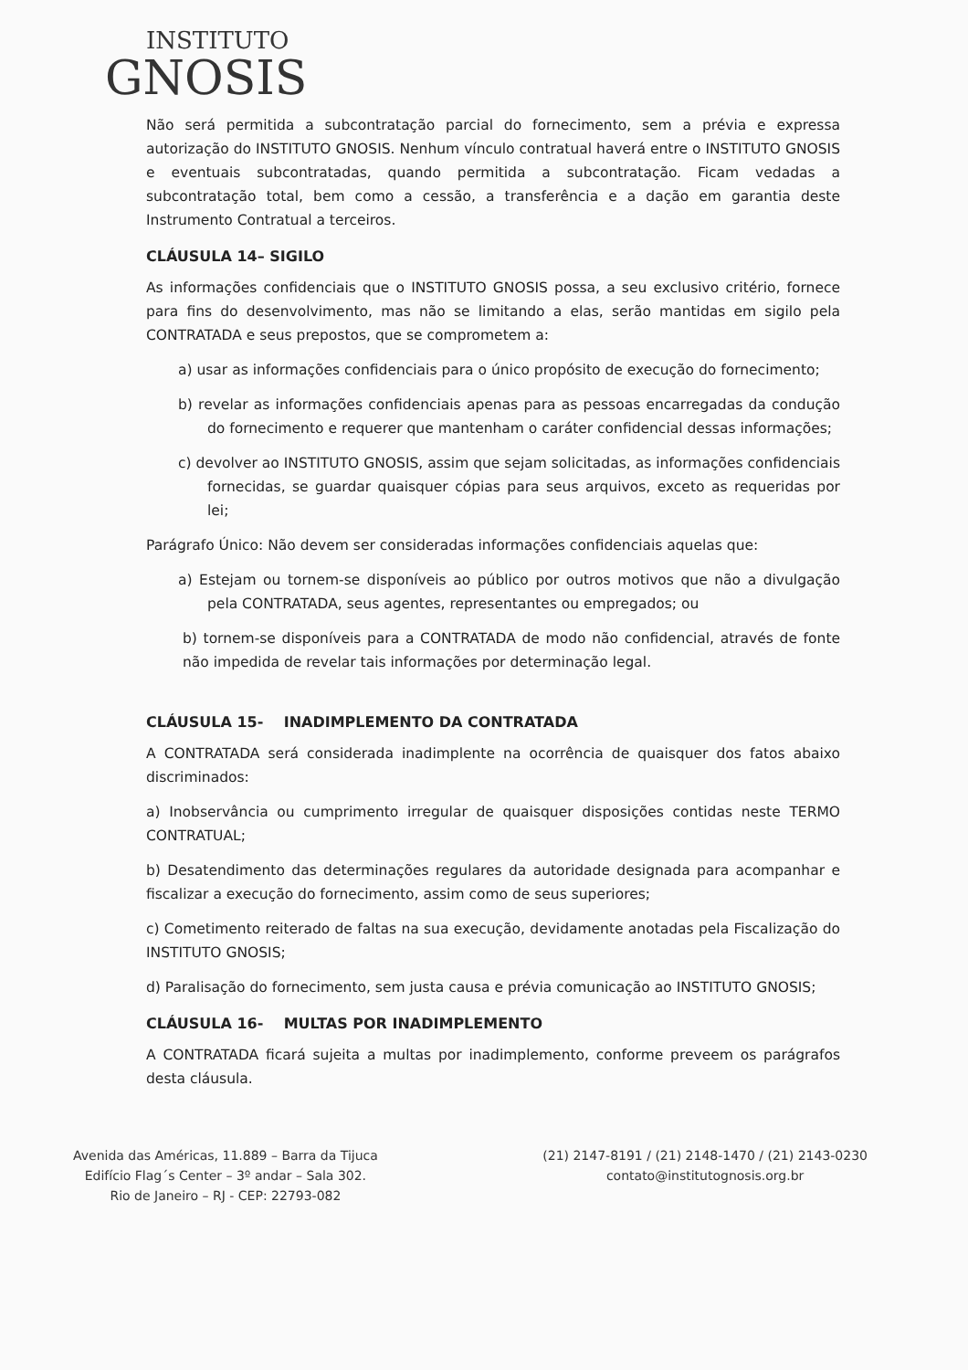INSTITUTO
GNOSIS
Não será permitida a subcontratação parcial do fornecimento, sem a prévia e expressa autorização do INSTITUTO GNOSIS. Nenhum vínculo contratual haverá entre o INSTITUTO GNOSIS e eventuais subcontratadas, quando permitida a subcontratação. Ficam vedadas a subcontratação total, bem como a cessão, a transferência e a dação em garantia deste Instrumento Contratual a terceiros.
CLÁUSULA 14– SIGILO
As informações confidenciais que o INSTITUTO GNOSIS possa, a seu exclusivo critério, fornece para fins do desenvolvimento, mas não se limitando a elas, serão mantidas em sigilo pela CONTRATADA e seus prepostos, que se comprometem a:
a) usar as informações confidenciais para o único propósito de execução do fornecimento;
b) revelar as informações confidenciais apenas para as pessoas encarregadas da condução do fornecimento e requerer que mantenham o caráter confidencial dessas informações;
c) devolver ao INSTITUTO GNOSIS, assim que sejam solicitadas, as informações confidenciais fornecidas, se guardar quaisquer cópias para seus arquivos, exceto as requeridas por lei;
Parágrafo Único: Não devem ser consideradas informações confidenciais aquelas que:
a) Estejam ou tornem-se disponíveis ao público por outros motivos que não a divulgação pela CONTRATADA, seus agentes, representantes ou empregados; ou
b) tornem-se disponíveis para a CONTRATADA de modo não confidencial, através de fonte não impedida de revelar tais informações por determinação legal.
CLÁUSULA 15- INADIMPLEMENTO DA CONTRATADA
A CONTRATADA será considerada inadimplente na ocorrência de quaisquer dos fatos abaixo discriminados:
a) Inobservância ou cumprimento irregular de quaisquer disposições contidas neste TERMO CONTRATUAL;
b) Desatendimento das determinações regulares da autoridade designada para acompanhar e fiscalizar a execução do fornecimento, assim como de seus superiores;
c) Cometimento reiterado de faltas na sua execução, devidamente anotadas pela Fiscalização do INSTITUTO GNOSIS;
d) Paralisação do fornecimento, sem justa causa e prévia comunicação ao INSTITUTO GNOSIS;
CLÁUSULA 16- MULTAS POR INADIMPLEMENTO
A CONTRATADA ficará sujeita a multas por inadimplemento, conforme preveem os parágrafos desta cláusula.
Avenida das Américas, 11.889 – Barra da Tijuca
Edifício Flag´s Center – 3º andar – Sala 302.
Rio de Janeiro – RJ - CEP: 22793-082
(21) 2147-8191 / (21) 2148-1470 / (21) 2143-0230
contato@institutognosis.org.br